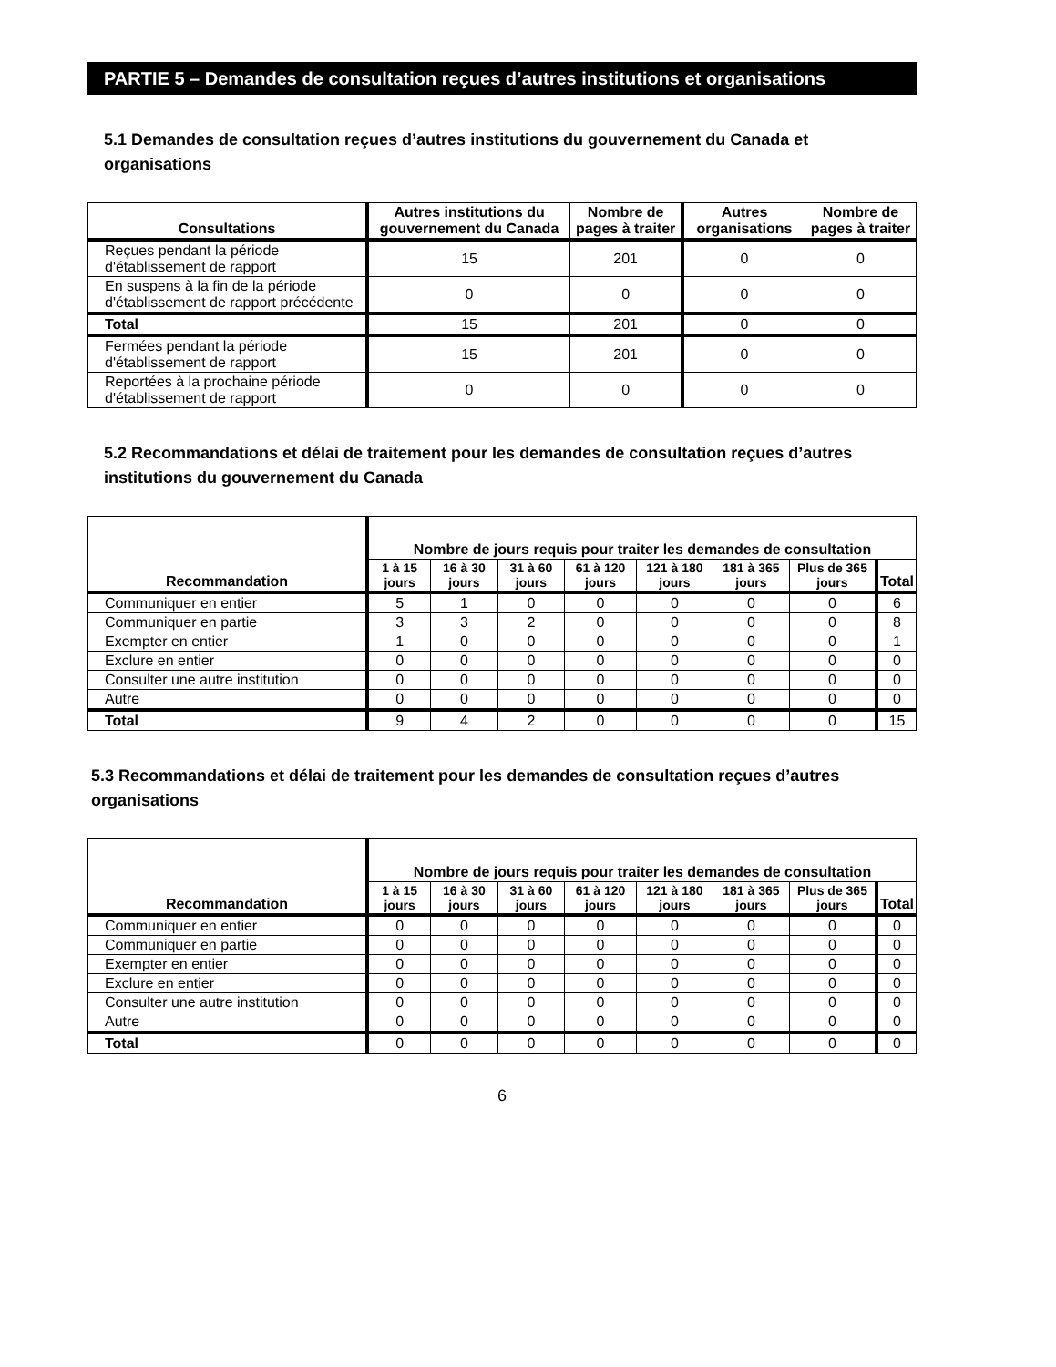PARTIE 5 – Demandes de consultation reçues d’autres institutions et organisations
5.1 Demandes de consultation reçues d’autres institutions du gouvernement du Canada et organisations
| Consultations | Autres institutions du gouvernement du Canada | Nombre de pages à traiter | Autres organisations | Nombre de pages à traiter |
| --- | --- | --- | --- | --- |
| Reçues pendant la période d'établissement de rapport | 15 | 201 | 0 | 0 |
| En suspens à la fin de la période d'établissement de rapport précédente | 0 | 0 | 0 | 0 |
| Total | 15 | 201 | 0 | 0 |
| Fermées pendant la période d'établissement de rapport | 15 | 201 | 0 | 0 |
| Reportées à la prochaine période d'établissement de rapport | 0 | 0 | 0 | 0 |
5.2 Recommandations et délai de traitement pour les demandes de consultation reçues d’autres institutions du gouvernement du Canada
| Recommandation | Nombre de jours requis pour traiter les demandes de consultation | | | | | | | |
| --- | --- | --- | --- | --- | --- | --- | --- | --- |
| | 1 à 15 jours | 16 à 30 jours | 31 à 60 jours | 61 à 120 jours | 121 à 180 jours | 181 à 365 jours | Plus de 365 jours | Total |
| Communiquer en entier | 5 | 1 | 0 | 0 | 0 | 0 | 0 | 6 |
| Communiquer en partie | 3 | 3 | 2 | 0 | 0 | 0 | 0 | 8 |
| Exempter en entier | 1 | 0 | 0 | 0 | 0 | 0 | 0 | 1 |
| Exclure en entier | 0 | 0 | 0 | 0 | 0 | 0 | 0 | 0 |
| Consulter une autre institution | 0 | 0 | 0 | 0 | 0 | 0 | 0 | 0 |
| Autre | 0 | 0 | 0 | 0 | 0 | 0 | 0 | 0 |
| Total | 9 | 4 | 2 | 0 | 0 | 0 | 0 | 15 |
5.3 Recommandations et délai de traitement pour les demandes de consultation reçues d’autres organisations
| Recommandation | Nombre de jours requis pour traiter les demandes de consultation | | | | | | | |
| --- | --- | --- | --- | --- | --- | --- | --- | --- |
| | 1 à 15 jours | 16 à 30 jours | 31 à 60 jours | 61 à 120 jours | 121 à 180 jours | 181 à 365 jours | Plus de 365 jours | Total |
| Communiquer en entier | 0 | 0 | 0 | 0 | 0 | 0 | 0 | 0 |
| Communiquer en partie | 0 | 0 | 0 | 0 | 0 | 0 | 0 | 0 |
| Exempter en entier | 0 | 0 | 0 | 0 | 0 | 0 | 0 | 0 |
| Exclure en entier | 0 | 0 | 0 | 0 | 0 | 0 | 0 | 0 |
| Consulter une autre institution | 0 | 0 | 0 | 0 | 0 | 0 | 0 | 0 |
| Autre | 0 | 0 | 0 | 0 | 0 | 0 | 0 | 0 |
| Total | 0 | 0 | 0 | 0 | 0 | 0 | 0 | 0 |
6